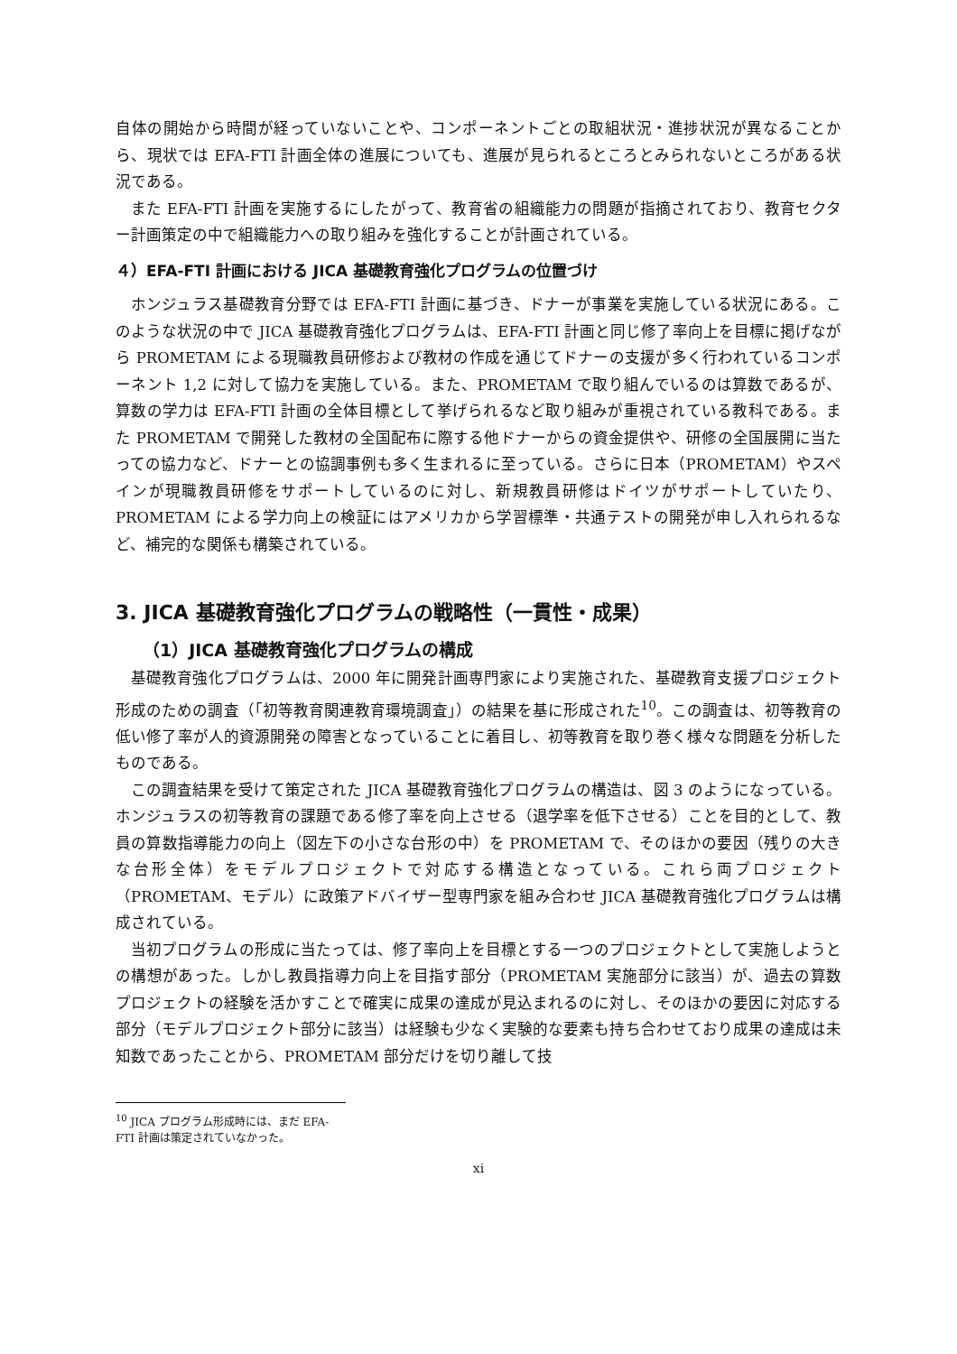自体の開始から時間が経っていないことや、コンポーネントごとの取組状況・進捗状況が異なることから、現状では EFA-FTI 計画全体の進展についても、進展が見られるところとみられないところがある状況である。
また EFA-FTI 計画を実施するにしたがって、教育省の組織能力の問題が指摘されており、教育セクター計画策定の中で組織能力への取り組みを強化することが計画されている。
４）EFA-FTI 計画における JICA 基礎教育強化プログラムの位置づけ
ホンジュラス基礎教育分野では EFA-FTI 計画に基づき、ドナーが事業を実施している状況にある。このような状況の中で JICA 基礎教育強化プログラムは、EFA-FTI 計画と同じ修了率向上を目標に掲げながら PROMETAM による現職教員研修および教材の作成を通じてドナーの支援が多く行われているコンポーネント 1,2 に対して協力を実施している。また、PROMETAM で取り組んでいるのは算数であるが、算数の学力は EFA-FTI 計画の全体目標として挙げられるなど取り組みが重視されている教科である。また PROMETAM で開発した教材の全国配布に際する他ドナーからの資金提供や、研修の全国展開に当たっての協力など、ドナーとの協調事例も多く生まれるに至っている。さらに日本（PROMETAM）やスペインが現職教員研修をサポートしているのに対し、新規教員研修はドイツがサポートしていたり、PROMETAM による学力向上の検証にはアメリカから学習標準・共通テストの開発が申し入れられるなど、補完的な関係も構築されている。
3. JICA 基礎教育強化プログラムの戦略性（一貫性・成果）
（1）JICA 基礎教育強化プログラムの構成
基礎教育強化プログラムは、2000 年に開発計画専門家により実施された、基礎教育支援プロジェクト形成のための調査（「初等教育関連教育環境調査」）の結果を基に形成された<sup>10</sup>。この調査は、初等教育の低い修了率が人的資源開発の障害となっていることに着目し、初等教育を取り巻く様々な問題を分析したものである。
この調査結果を受けて策定された JICA 基礎教育強化プログラムの構造は、図 3 のようになっている。ホンジュラスの初等教育の課題である修了率を向上させる（退学率を低下させる）ことを目的として、教員の算数指導能力の向上（図左下の小さな台形の中）を PROMETAM で、そのほかの要因（残りの大きな台形全体）をモデルプロジェクトで対応する構造となっている。これら両プロジェクト（PROMETAM、モデル）に政策アドバイザー型専門家を組み合わせ JICA 基礎教育強化プログラムは構成されている。
当初プログラムの形成に当たっては、修了率向上を目標とする一つのプロジェクトとして実施しようとの構想があった。しかし教員指導力向上を目指す部分（PROMETAM 実施部分に該当）が、過去の算数プロジェクトの経験を活かすことで確実に成果の達成が見込まれるのに対し、そのほかの要因に対応する部分（モデルプロジェクト部分に該当）は経験も少なく実験的な要素も持ち合わせており成果の達成は未知数であったことから、PROMETAM 部分だけを切り離して技
<sup>10</sup> JICA プログラム形成時には、まだ EFA-FTI 計画は策定されていなかった。
xi